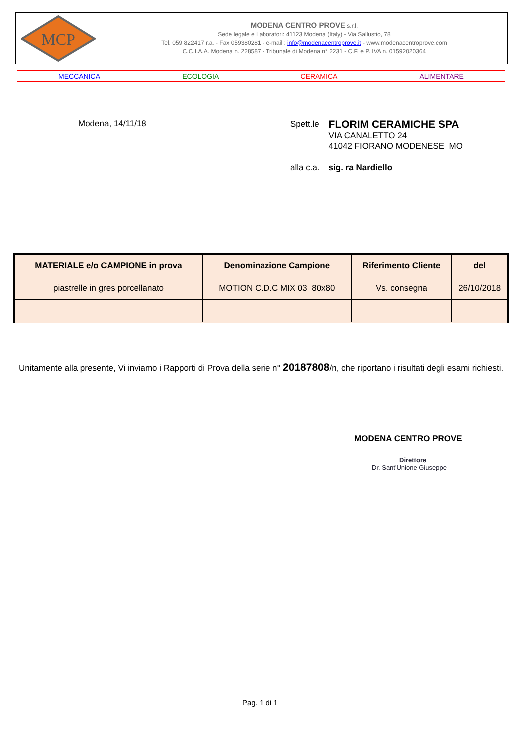MCP
MODENA CENTRO PROVE s.r.l.
Sede legale e Laboratori: 41123 Modena (Italy) - Via Sallustio, 78
Tel. 059 822417 r.a. - Fax 059380281 - e-mail : info@modenacentroprove.it - www.modenacentroprove.com
C.C.I.A.A. Modena n. 228587 - Tribunale di Modena n° 2231 - C.F. e P. IVA n. 01592020364
MECCANICA ECOLOGIA CERAMICA ALIMENTARE
Modena, 14/11/18
| Spett.le | FLORIM CERAMICHE SPA VIA CANALETTO 24 41042 FIORANO MODENESE MO |
| alla c.a. | sig. ra Nardiello |
| MATERIALE e/o CAMPIONE in prova | Denominazione Campione | Riferimento Cliente | del |
| --- | --- | --- | --- |
| piastrelle in gres porcellanato | MOTION C.D.C MIX 03 80x80 | Vs. consegna | 26/10/2018 |
Unitamente alla presente, Vi inviamo i Rapporti di Prova della serie n° 20187808/n, che riportano i risultati degli esami richiesti.
MODENA CENTRO PROVE
Direttore
Dr. Sant'Unione Giuseppe
Pag. 1 di 1